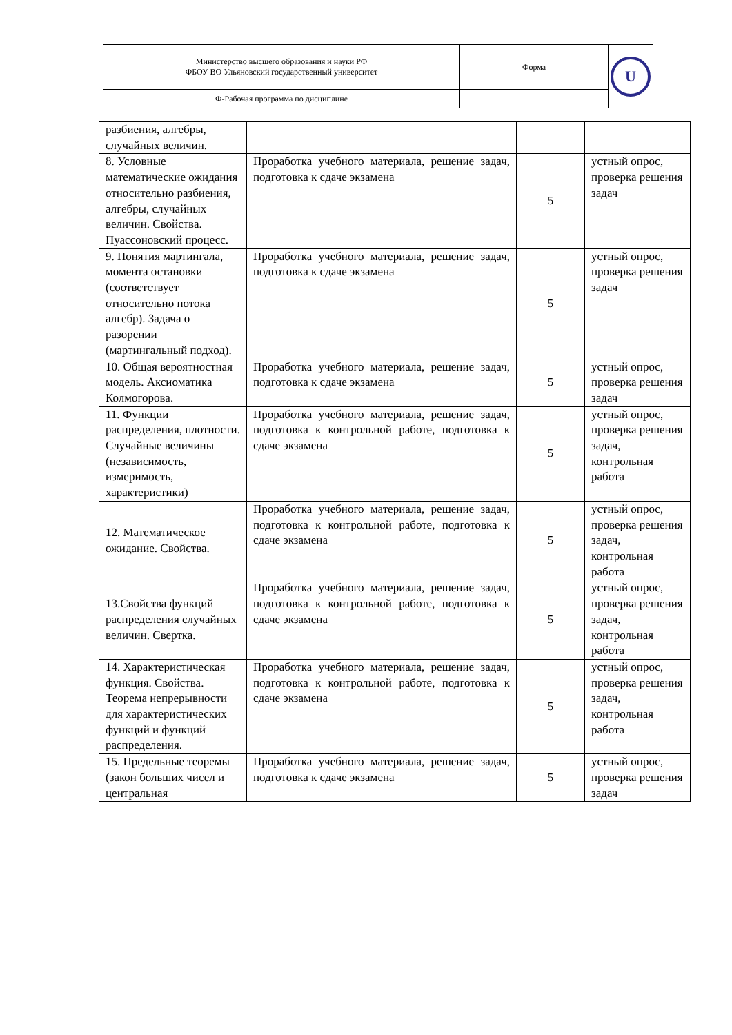| Министерство высшего образования и науки РФ ФБОУ ВО Ульяновский государственный университет | Форма | U |
| Ф-Рабочая программа по дисциплине | | |
| разбиения, алгебры, случайных величин. | | | |
| 8. Условные математические ожидания относительно разбиения, алгебры, случайных величин. Свойства. Пуассоновский процесс. | Проработка учебного материала, решение задач, подготовка к сдаче экзамена | 5 | устный опрос, проверка решения задач |
| 9. Понятия мартингала, момента остановки (соответствует относительно потока алгебр). Задача о разорении (мартингальный подход). | Проработка учебного материала, решение задач, подготовка к сдаче экзамена | 5 | устный опрос, проверка решения задач |
| 10. Общая вероятностная модель. Аксиоматика Колмогорова. | Проработка учебного материала, решение задач, подготовка к сдаче экзамена | 5 | устный опрос, проверка решения задач |
| 11. Функции распределения, плотности. Случайные величины (независимость, измеримость, характеристики) | Проработка учебного материала, решение задач, подготовка к контрольной работе, подготовка к сдаче экзамена | 5 | устный опрос, проверка решения задач, контрольная работа |
| 12. Математическое ожидание. Свойства. | Проработка учебного материала, решение задач, подготовка к контрольной работе, подготовка к сдаче экзамена | 5 | устный опрос, проверка решения задач, контрольная работа |
| 13.Свойства функций распределения случайных величин. Свертка. | Проработка учебного материала, решение задач, подготовка к контрольной работе, подготовка к сдаче экзамена | 5 | устный опрос, проверка решения задач, контрольная работа |
| 14. Характеристическая функция. Свойства. Теорема непрерывности для характеристических функций и функций распределения. | Проработка учебного материала, решение задач, подготовка к контрольной работе, подготовка к сдаче экзамена | 5 | устный опрос, проверка решения задач, контрольная работа |
| 15. Предельные теоремы (закон больших чисел и центральная | Проработка учебного материала, решение задач, подготовка к сдаче экзамена | 5 | устный опрос, проверка решения задач |